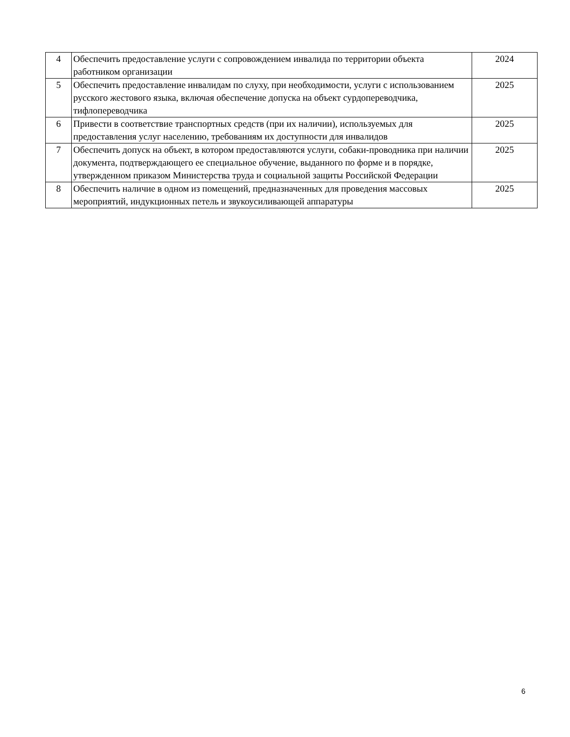| 4 | Обеспечить предоставление услуги с сопровождением инвалида по территории объекта работником организации | 2024 |
| 5 | Обеспечить предоставление инвалидам по слуху, при необходимости, услуги с использованием русского жестового языка, включая обеспечение допуска на объект сурдопереводчика, тифлопереводчика | 2025 |
| 6 | Привести в соответствие транспортных средств (при их наличии), используемых для предоставления услуг населению, требованиям их доступности для инвалидов | 2025 |
| 7 | Обеспечить допуск на объект, в котором предоставляются услуги, собаки-проводника при наличии документа, подтверждающего ее специальное обучение, выданного по форме и в порядке, утвержденном приказом Министерства труда и социальной защиты Российской Федерации | 2025 |
| 8 | Обеспечить наличие в одном из помещений, предназначенных для проведения массовых мероприятий, индукционных петель и звукоусиливающей аппаратуры | 2025 |
6